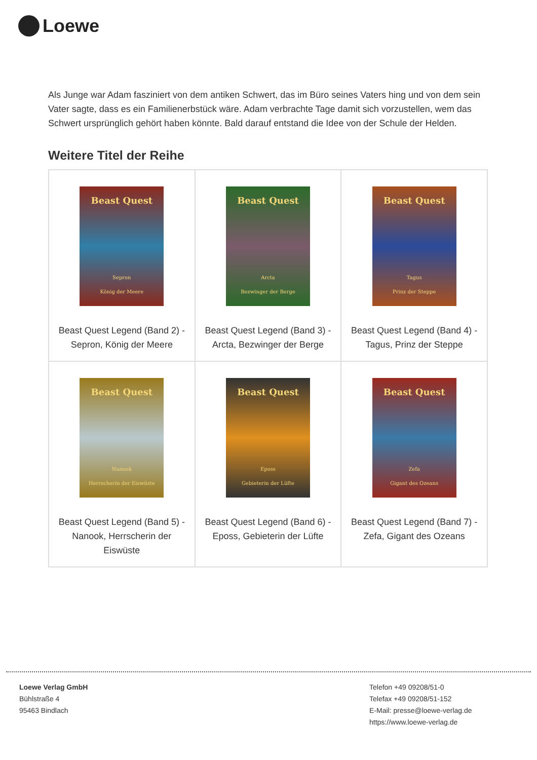Loewe
Als Junge war Adam fasziniert von dem antiken Schwert, das im Büro seines Vaters hing und von dem sein Vater sagte, dass es ein Familienerbstück wäre. Adam verbrachte Tage damit sich vorzustellen, wem das Schwert ursprünglich gehört haben könnte. Bald darauf entstand die Idee von der Schule der Helden.
Weitere Titel der Reihe
| Beast Quest Sepron König der Meere Beast Quest Legend (Band 2) - Sepron, König der Meere | Beast Quest Arcta Bezwinger der Berge Beast Quest Legend (Band 3) - Arcta, Bezwinger der Berge | Beast Quest Tagus Prinz der Steppe Beast Quest Legend (Band 4) - Tagus, Prinz der Steppe |
| Beast Quest Nanook Herrscherin der Eiswüste Beast Quest Legend (Band 5) - Nanook, Herrscherin der Eiswüste | Beast Quest Eposs Gebieterin der Lüfte Beast Quest Legend (Band 6) - Eposs, Gebieterin der Lüfte | Beast Quest Zefa Gigant des Ozeans Beast Quest Legend (Band 7) - Zefa, Gigant des Ozeans |
Loewe Verlag GmbH
Bühlstraße 4
95463 Bindlach
Telefon +49 09208/51-0
Telefax +49 09208/51-152
E-Mail: presse@loewe-verlag.de
https://www.loewe-verlag.de